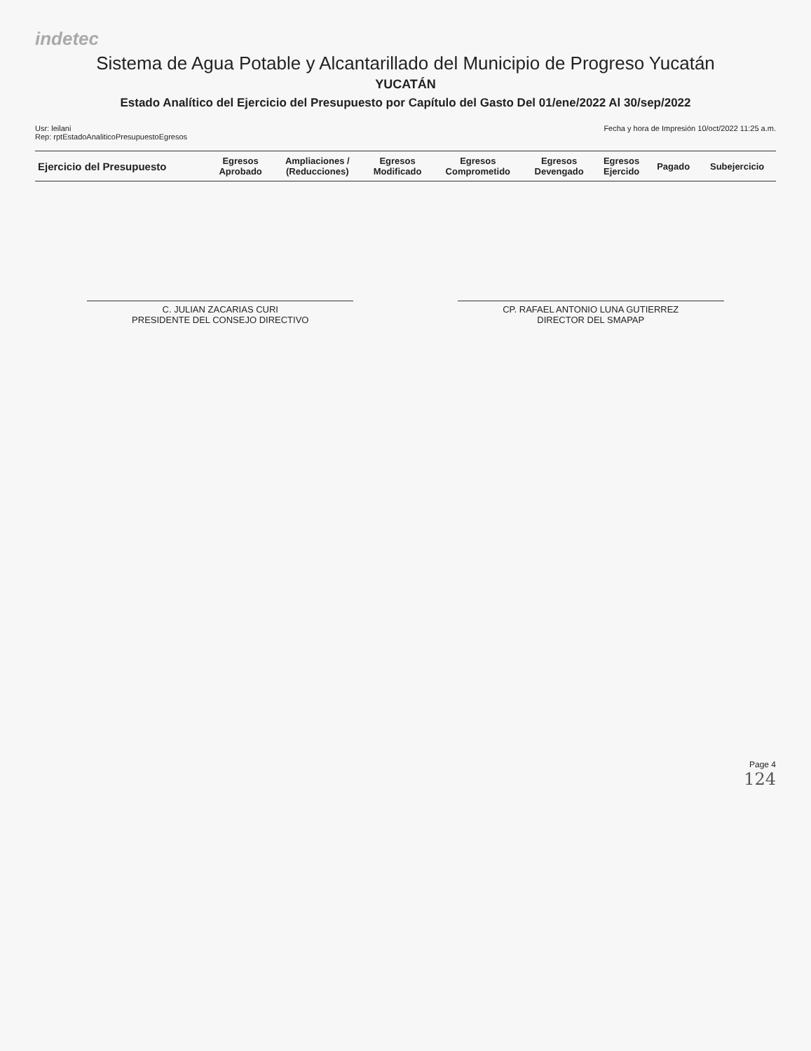indetec
Sistema de Agua Potable y Alcantarillado del Municipio de Progreso Yucatán
YUCATÁN
Estado Analítico del Ejercicio del Presupuesto por Capítulo del Gasto Del 01/ene/2022 Al 30/sep/2022
Usr: leilani
Rep: rptEstadoAnaliticoPresupuestoEgresos
Fecha y hora de Impresión 10/oct/2022 11:25 a.m.
| Ejercicio del Presupuesto | Egresos Aprobado | Ampliaciones / (Reducciones) | Egresos Modificado | Egresos Comprometido | Egresos Devengado | Egresos Ejercido | Pagado | Subejercicio |
| --- | --- | --- | --- | --- | --- | --- | --- | --- |
C. JULIAN ZACARIAS CURI
PRESIDENTE DEL CONSEJO DIRECTIVO
CP. RAFAEL ANTONIO LUNA GUTIERREZ
DIRECTOR DEL SMAPAP
Page 4
124